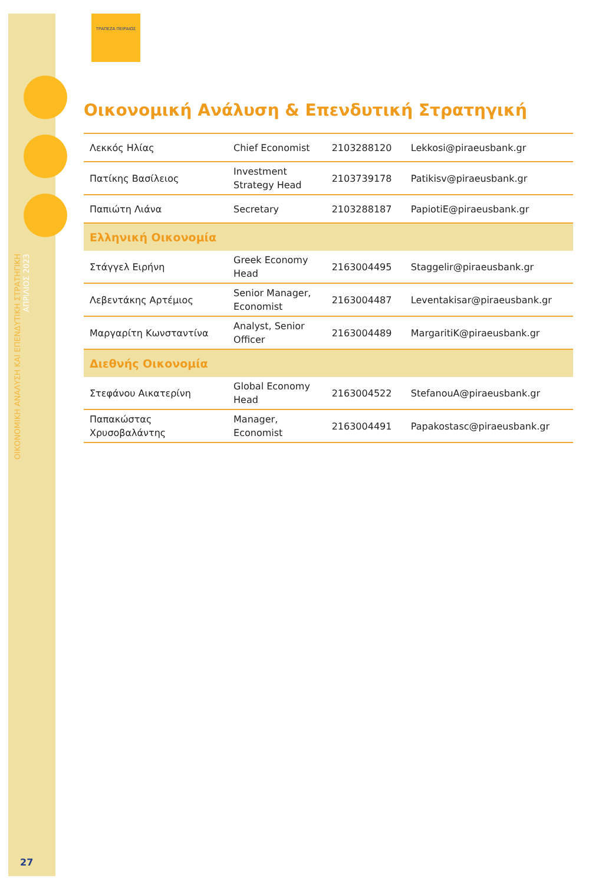ΟΙΚΟΝΟΜΙΚΗ ΑΝΑΛΥΣΗ ΚΑΙ ΕΠΕΝΔΥΤΙΚΗ ΣΤΡΑΤΗΓΙΚΗ
ΑΠΡΙΛΙΟΣ 2023
27
ΤΡΑΠΕΖΑ ΠΕΙΡΑΙΩΣ
Οικονομική Ανάλυση & Επενδυτική Στρατηγική
| Λεκκός Ηλίας | Chief Economist | 2103288120 | Lekkosi@piraeusbank.gr |
| Πατίκης Βασίλειος | Investment Strategy Head | 2103739178 | Patikisv@piraeusbank.gr |
| Παπιώτη Λιάνα | Secretary | 2103288187 | PapiotiE@piraeusbank.gr |
| Ελληνική Οικονομία | | | |
| Στάγγελ Ειρήνη | Greek Economy Head | 2163004495 | Staggelir@piraeusbank.gr |
| Λεβεντάκης Αρτέμιος | Senior Manager, Economist | 2163004487 | Leventakisar@piraeusbank.gr |
| Μαργαρίτη Κωνσταντίνα | Analyst, Senior Officer | 2163004489 | MargaritiK@piraeusbank.gr |
| Διεθνής Οικονομία | | | |
| Στεφάνου Αικατερίνη | Global Economy Head | 2163004522 | StefanouA@piraeusbank.gr |
| Παπακώστας Χρυσοβαλάντης | Manager, Economist | 2163004491 | Papakostasc@piraeusbank.gr |